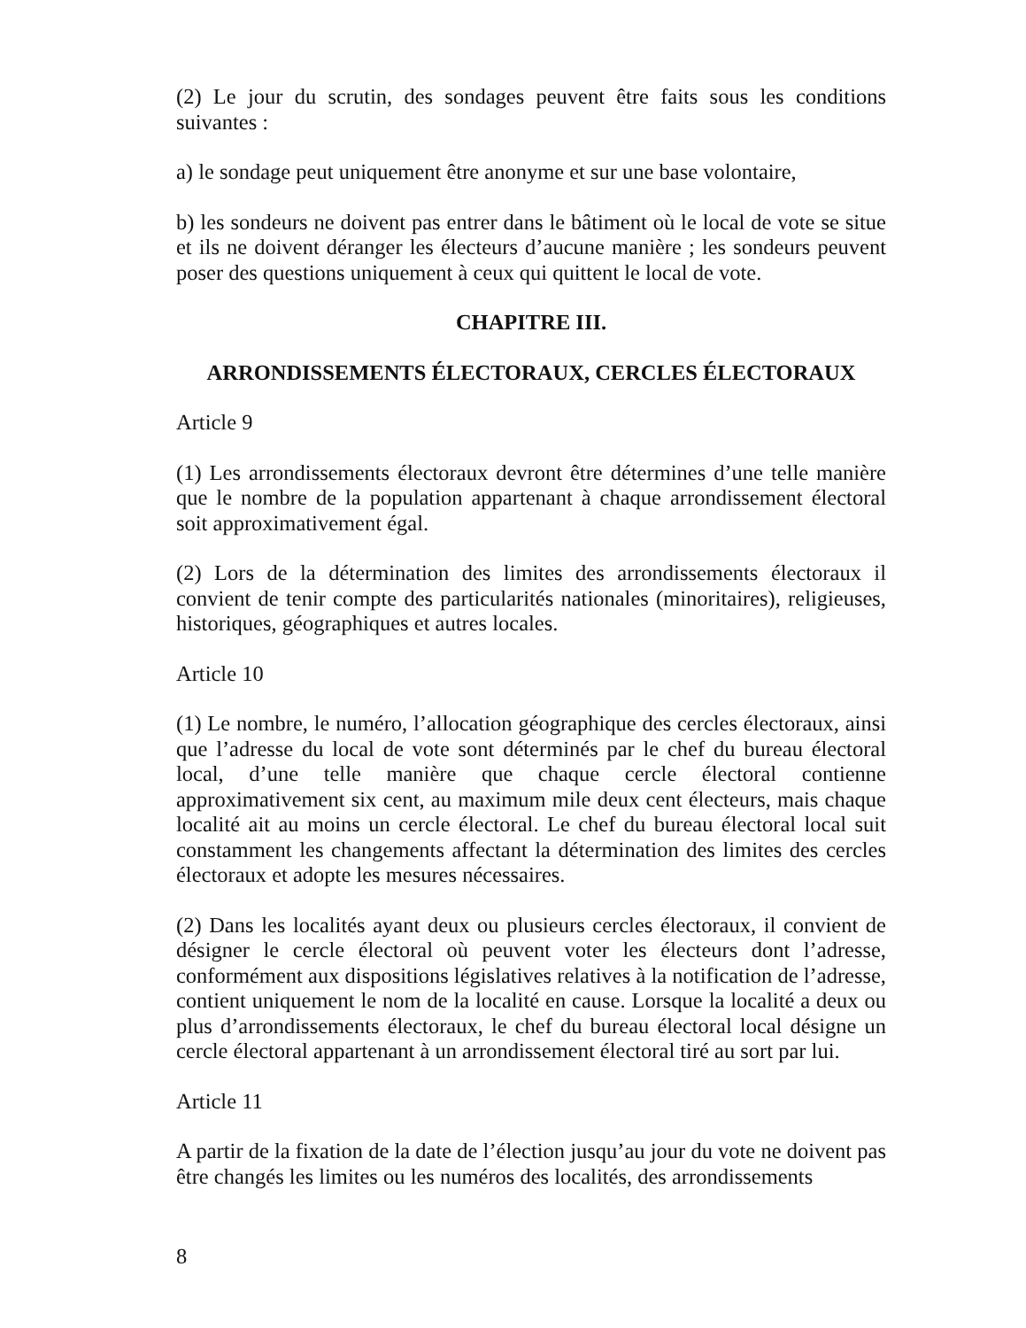(2) Le jour du scrutin, des sondages peuvent être faits sous les conditions suivantes :
a) le sondage peut uniquement être anonyme et sur une base volontaire,
b) les sondeurs ne doivent pas entrer dans le bâtiment où le local de vote se situe et ils ne doivent déranger les électeurs d’aucune manière ; les sondeurs peuvent poser des questions uniquement à ceux qui quittent le local de vote.
CHAPITRE III.
ARRONDISSEMENTS ÉLECTORAUX, CERCLES ÉLECTORAUX
Article 9
(1) Les arrondissements électoraux devront être détermines d’une telle manière que le nombre de la population appartenant à chaque arrondissement électoral soit approximativement égal.
(2) Lors de la détermination des limites des arrondissements électoraux il convient de tenir compte des particularités nationales (minoritaires), religieuses, historiques, géographiques et autres locales.
Article 10
(1) Le nombre, le numéro, l’allocation géographique des cercles électoraux, ainsi que l’adresse du local de vote sont déterminés par le chef du bureau électoral local, d’une telle manière que chaque cercle électoral contienne approximativement six cent, au maximum mile deux cent électeurs, mais chaque localité ait au moins un cercle électoral. Le chef du bureau électoral local suit constamment les changements affectant la détermination des limites des cercles électoraux et adopte les mesures nécessaires.
(2) Dans les localités ayant deux ou plusieurs cercles électoraux, il convient de désigner le cercle électoral où peuvent voter les électeurs dont l’adresse, conformément aux dispositions législatives relatives à la notification de l’adresse, contient uniquement le nom de la localité en cause. Lorsque la localité a deux ou plus d’arrondissements électoraux, le chef du bureau électoral local désigne un cercle électoral appartenant à un arrondissement électoral tiré au sort par lui.
Article 11
A partir de la fixation de la date de l’élection jusqu’au jour du vote ne doivent pas être changés les limites ou les numéros des localités, des arrondissements
8